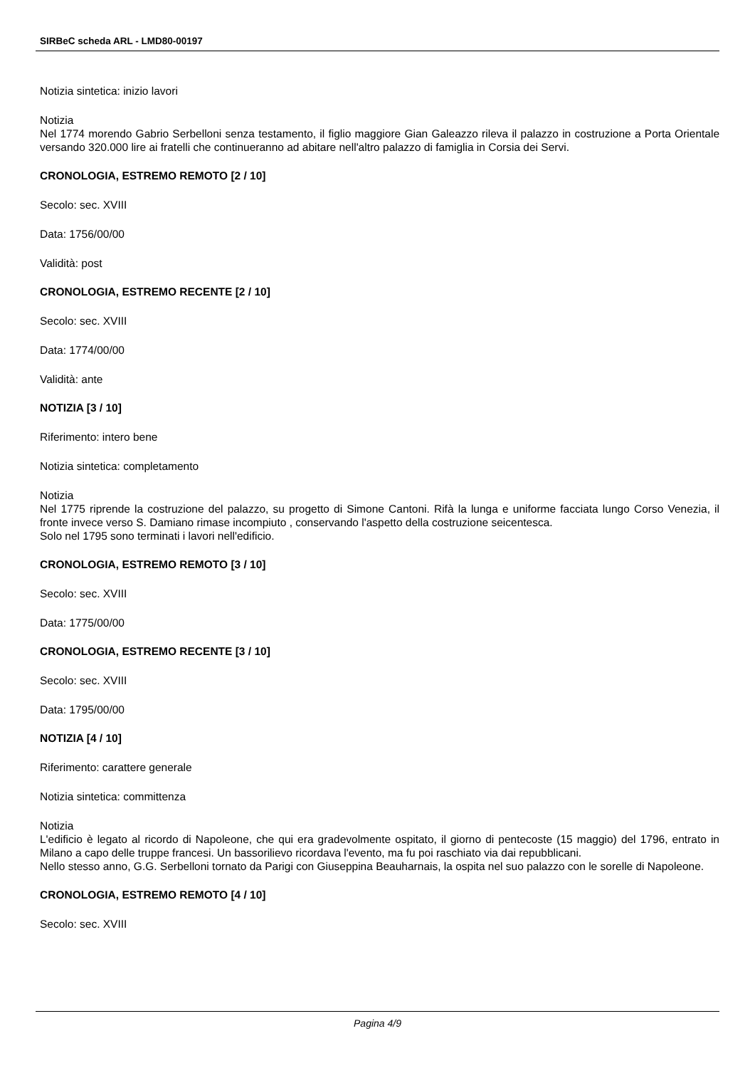SIRBeC scheda ARL - LMD80-00197
Notizia sintetica: inizio lavori
Notizia
Nel 1774 morendo Gabrio Serbelloni senza testamento, il figlio maggiore Gian Galeazzo rileva il palazzo in costruzione a Porta Orientale versando 320.000 lire ai fratelli che continueranno ad abitare nell'altro palazzo di famiglia in Corsia dei Servi.
CRONOLOGIA, ESTREMO REMOTO [2 / 10]
Secolo: sec. XVIII
Data: 1756/00/00
Validità: post
CRONOLOGIA, ESTREMO RECENTE [2 / 10]
Secolo: sec. XVIII
Data: 1774/00/00
Validità: ante
NOTIZIA [3 / 10]
Riferimento: intero bene
Notizia sintetica: completamento
Notizia
Nel 1775 riprende la costruzione del palazzo, su progetto di Simone Cantoni. Rifà la lunga e uniforme facciata lungo Corso Venezia, il fronte invece verso S. Damiano rimase incompiuto , conservando l'aspetto della costruzione seicentesca.
Solo nel 1795 sono terminati i lavori nell'edificio.
CRONOLOGIA, ESTREMO REMOTO [3 / 10]
Secolo: sec. XVIII
Data: 1775/00/00
CRONOLOGIA, ESTREMO RECENTE [3 / 10]
Secolo: sec. XVIII
Data: 1795/00/00
NOTIZIA [4 / 10]
Riferimento: carattere generale
Notizia sintetica: committenza
Notizia
L'edificio è legato al ricordo di Napoleone, che qui era gradevolmente ospitato, il giorno di pentecoste (15 maggio) del 1796, entrato in Milano a capo delle truppe francesi. Un bassorilievo ricordava l'evento, ma fu poi raschiato via dai repubblicani.
Nello stesso anno, G.G. Serbelloni tornato da Parigi con Giuseppina Beauharnais, la ospita nel suo palazzo con le sorelle di Napoleone.
CRONOLOGIA, ESTREMO REMOTO [4 / 10]
Secolo: sec. XVIII
Pagina 4/9